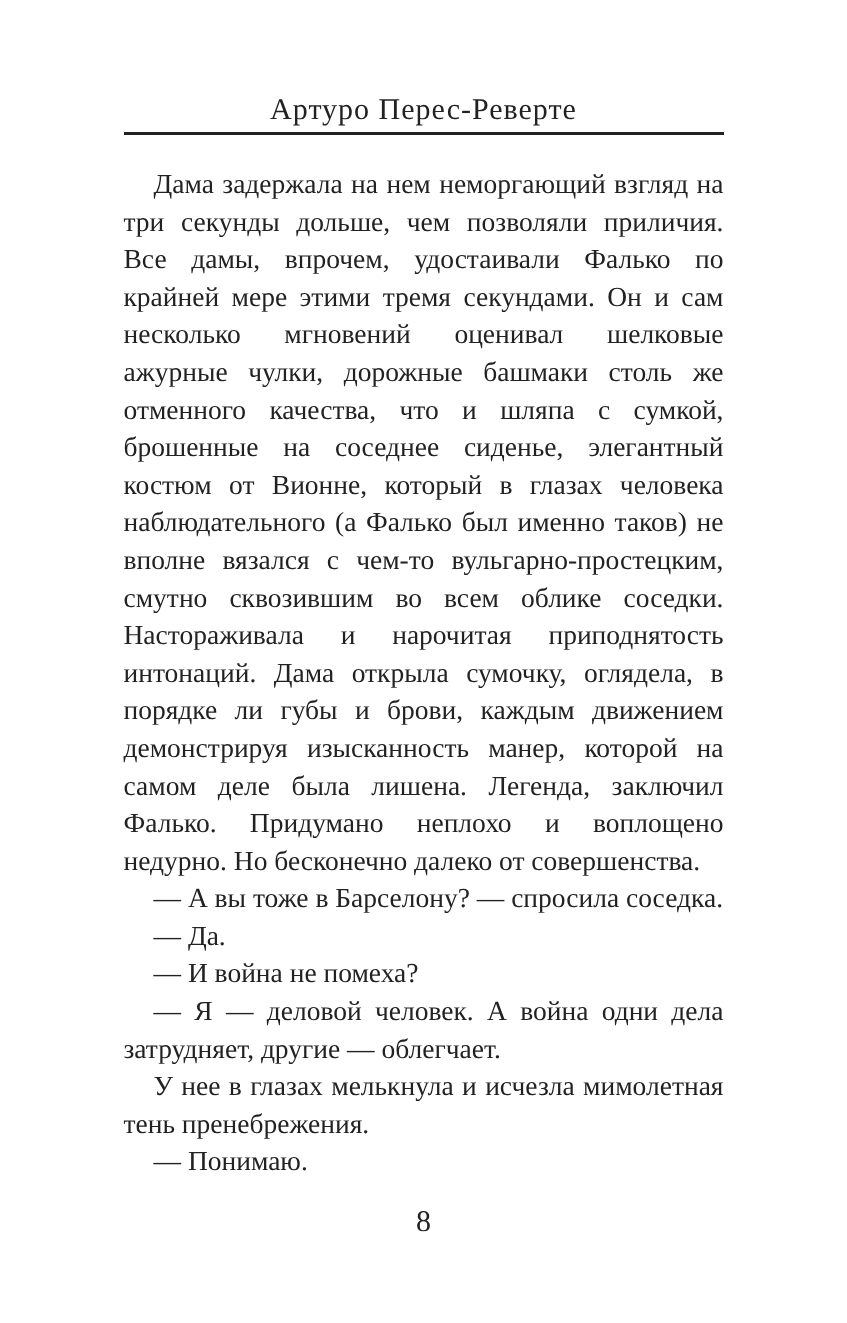Артуро Перес-Реверте
Дама задержала на нем неморгающий взгляд на три секунды дольше, чем позволяли приличия. Все дамы, впрочем, удостаивали Фалько по крайней мере этими тремя секундами. Он и сам несколько мгновений оценивал шелковые ажурные чулки, дорожные башмаки столь же отменного качества, что и шляпа с сумкой, брошенные на соседнее сиденье, элегантный костюм от Вионне, который в глазах человека наблюдательного (а Фалько был именно таков) не вполне вязался с чем-то вульгарно-простецким, смутно сквозившим во всем облике соседки. Настораживала и нарочитая приподнятость интонаций. Дама открыла сумочку, оглядела, в порядке ли губы и брови, каждым движением демонстрируя изысканность манер, которой на самом деле была лишена. Легенда, заключил Фалько. Придумано неплохо и воплощено недурно. Но бесконечно далеко от совершенства.
— А вы тоже в Барселону? — спросила соседка.
— Да.
— И война не помеха?
— Я — деловой человек. А война одни дела затрудняет, другие — облегчает.
У нее в глазах мелькнула и исчезла мимолетная тень пренебрежения.
— Понимаю.
8